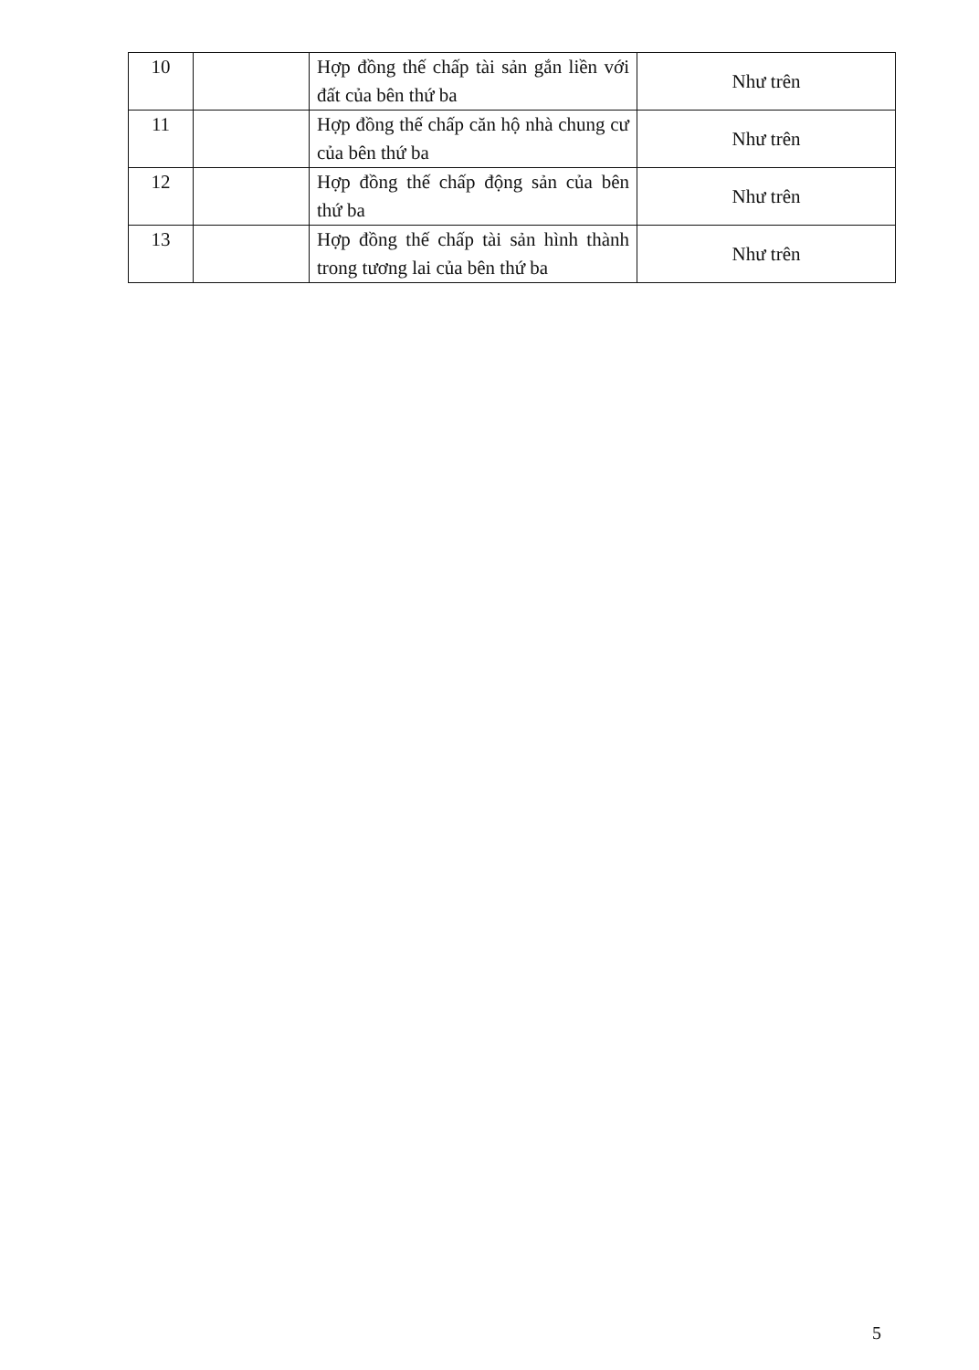| 10 | | Hợp đồng thế chấp tài sản gắn liền với đất của bên thứ ba | Như trên |
| 11 | | Hợp đồng thế chấp căn hộ nhà chung cư của bên thứ ba | Như trên |
| 12 | | Hợp đồng thế chấp động sản của bên thứ ba | Như trên |
| 13 | | Hợp đồng thế chấp tài sản hình thành trong tương lai của bên thứ ba | Như trên |
5